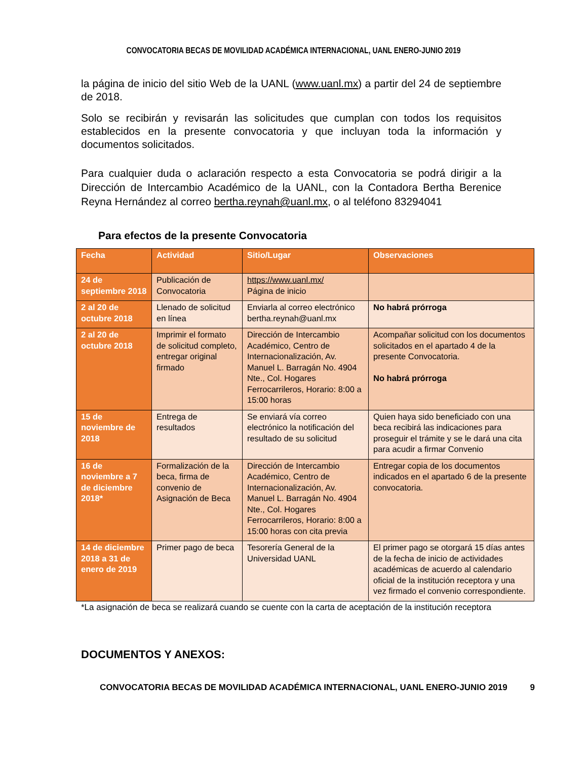CONVOCATORIA BECAS DE MOVILIDAD ACADÉMICA INTERNACIONAL, UANL ENERO-JUNIO 2019
la página de inicio del sitio Web de la UANL (www.uanl.mx) a partir del 24 de septiembre de 2018.
Solo se recibirán y revisarán las solicitudes que cumplan con todos los requisitos establecidos en la presente convocatoria y que incluyan toda la información y documentos solicitados.
Para cualquier duda o aclaración respecto a esta Convocatoria se podrá dirigir a la Dirección de Intercambio Académico de la UANL, con la Contadora Bertha Berenice Reyna Hernández al correo bertha.reynah@uanl.mx, o al teléfono 83294041
Para efectos de la presente Convocatoria
| Fecha | Actividad | Sitio/Lugar | Observaciones |
| --- | --- | --- | --- |
| 24 de septiembre 2018 | Publicación de Convocatoria | https://www.uanl.mx/ Página de inicio | |
| 2 al 20 de octubre 2018 | Llenado de solicitud en línea | Enviarla al correo electrónico bertha.reynah@uanl.mx | No habrá prórroga |
| 2 al 20 de octubre 2018 | Imprimir el formato de solicitud completo, entregar original firmado | Dirección de Intercambio Académico, Centro de Internacionalización, Av. Manuel L. Barragán No. 4904 Nte., Col. Hogares Ferrocarrileros, Horario: 8:00 a 15:00 horas | Acompañar solicitud con los documentos solicitados en el apartado 4 de la presente Convocatoria. No habrá prórroga |
| 15 de noviembre de 2018 | Entrega de resultados | Se enviará vía correo electrónico la notificación del resultado de su solicitud | Quien haya sido beneficiado con una beca recibirá las indicaciones para proseguir el trámite y se le dará una cita para acudir a firmar Convenio |
| 16 de noviembre a 7 de diciembre 2018* | Formalización de la beca, firma de convenio de Asignación de Beca | Dirección de Intercambio Académico, Centro de Internacionalización, Av. Manuel L. Barragán No. 4904 Nte., Col. Hogares Ferrocarrileros, Horario: 8:00 a 15:00 horas con cita previa | Entregar copia de los documentos indicados en el apartado 6 de la presente convocatoria. |
| 14 de diciembre 2018 a 31 de enero de 2019 | Primer pago de beca | Tesorería General de la Universidad UANL | El primer pago se otorgará 15 días antes de la fecha de inicio de actividades académicas de acuerdo al calendario oficial de la institución receptora y una vez firmado el convenio correspondiente. |
*La asignación de beca se realizará cuando se cuente con la carta de aceptación de la institución receptora
DOCUMENTOS Y ANEXOS:
CONVOCATORIA BECAS DE MOVILIDAD ACADÉMICA INTERNACIONAL, UANL ENERO-JUNIO 2019 9